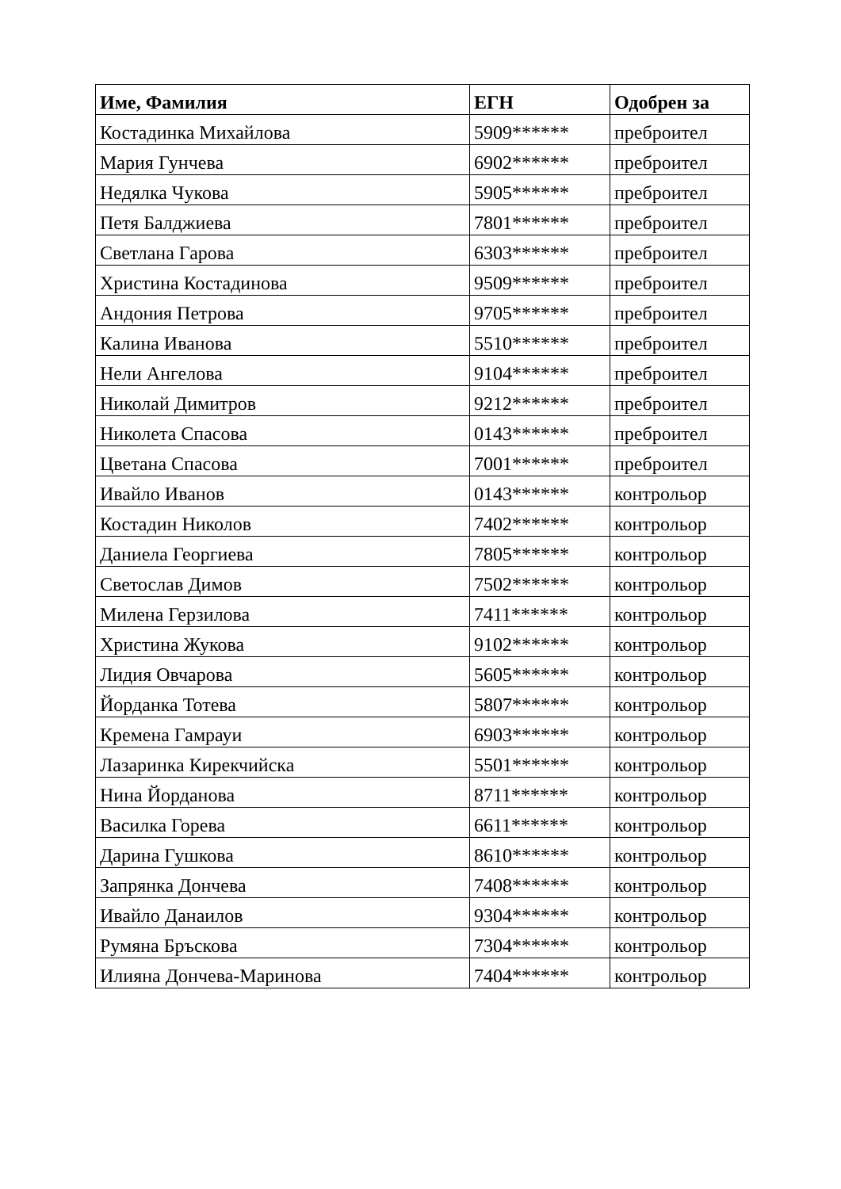| Име, Фамилия | ЕГН | Одобрен за |
| --- | --- | --- |
| Костадинка Михайлова | 5909****** | преброител |
| Мария Гунчева | 6902****** | преброител |
| Недялка Чукова | 5905****** | преброител |
| Петя Балджиева | 7801****** | преброител |
| Светлана Гарова | 6303****** | преброител |
| Христина Костадинова | 9509****** | преброител |
| Андония Петрова | 9705****** | преброител |
| Калина Иванова | 5510****** | преброител |
| Нели Ангелова | 9104****** | преброител |
| Николай Димитров | 9212****** | преброител |
| Николета Спасова | 0143****** | преброител |
| Цветана Спасова | 7001****** | преброител |
| Ивайло Иванов | 0143****** | контрольор |
| Костадин Николов | 7402****** | контрольор |
| Даниела Георгиева | 7805****** | контрольор |
| Светослав Димов | 7502****** | контрольор |
| Милена Герзилова | 7411****** | контрольор |
| Христина Жукова | 9102****** | контрольор |
| Лидия Овчарова | 5605****** | контрольор |
| Йорданка Тотева | 5807****** | контрольор |
| Кремена Гамрауи | 6903****** | контрольор |
| Лазаринка Кирекчийска | 5501****** | контрольор |
| Нина Йорданова | 8711****** | контрольор |
| Василка Горева | 6611****** | контрольор |
| Дарина Гушкова | 8610****** | контрольор |
| Запрянка Дончева | 7408****** | контрольор |
| Ивайло Данаилов | 9304****** | контрольор |
| Румяна Бръскова | 7304****** | контрольор |
| Илияна Дончева-Маринова | 7404****** | контрольор |